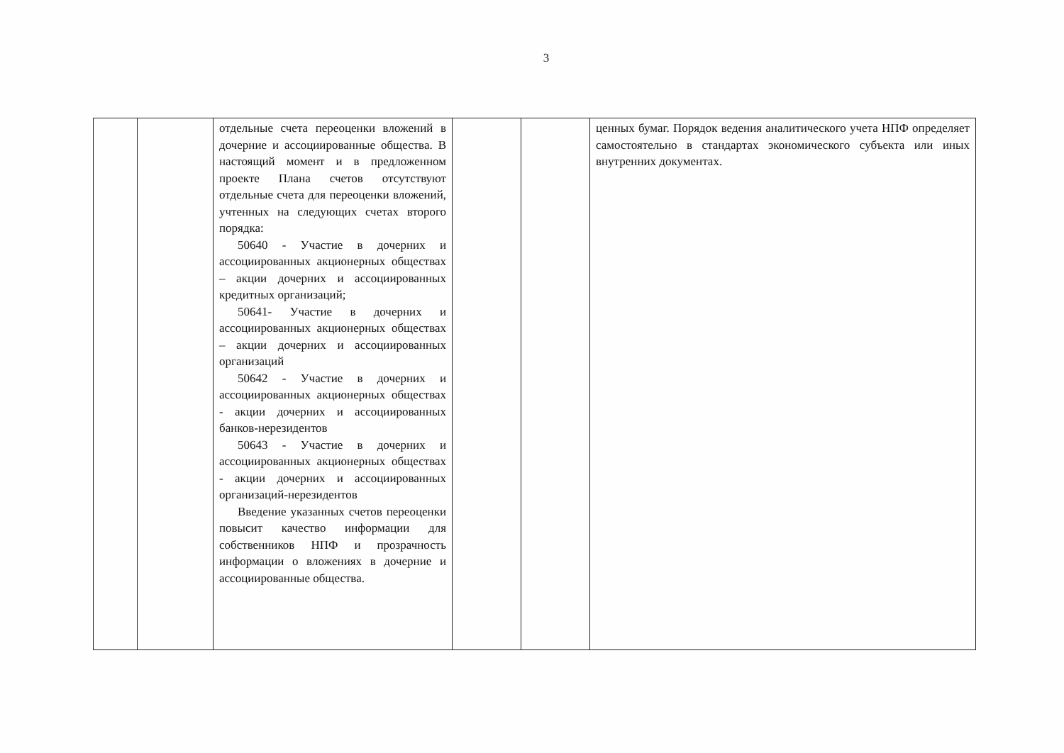3
| | | отдельные счета переоценки вложений в дочерние и ассоциированные общества. В настоящий момент и в предложенном проекте Плана счетов отсутствуют отдельные счета для переоценки вложений, учтенных на следующих счетах второго порядка: 50640 - Участие в дочерних и ассоциированных акционерных обществах – акции дочерних и ассоциированных кредитных организаций; 50641- Участие в дочерних и ассоциированных акционерных обществах – акции дочерних и ассоциированных организаций 50642 - Участие в дочерних и ассоциированных акционерных обществах - акции дочерних и ассоциированных банков-нерезидентов 50643 - Участие в дочерних и ассоциированных акционерных обществах - акции дочерних и ассоциированных организаций-нерезидентов Введение указанных счетов переоценки повысит качество информации для собственников НПФ и прозрачность информации о вложениях в дочерние и ассоциированные общества. | | | ценных бумаг. Порядок ведения аналитического учета НПФ определяет самостоятельно в стандартах экономического субъекта или иных внутренних документах. |